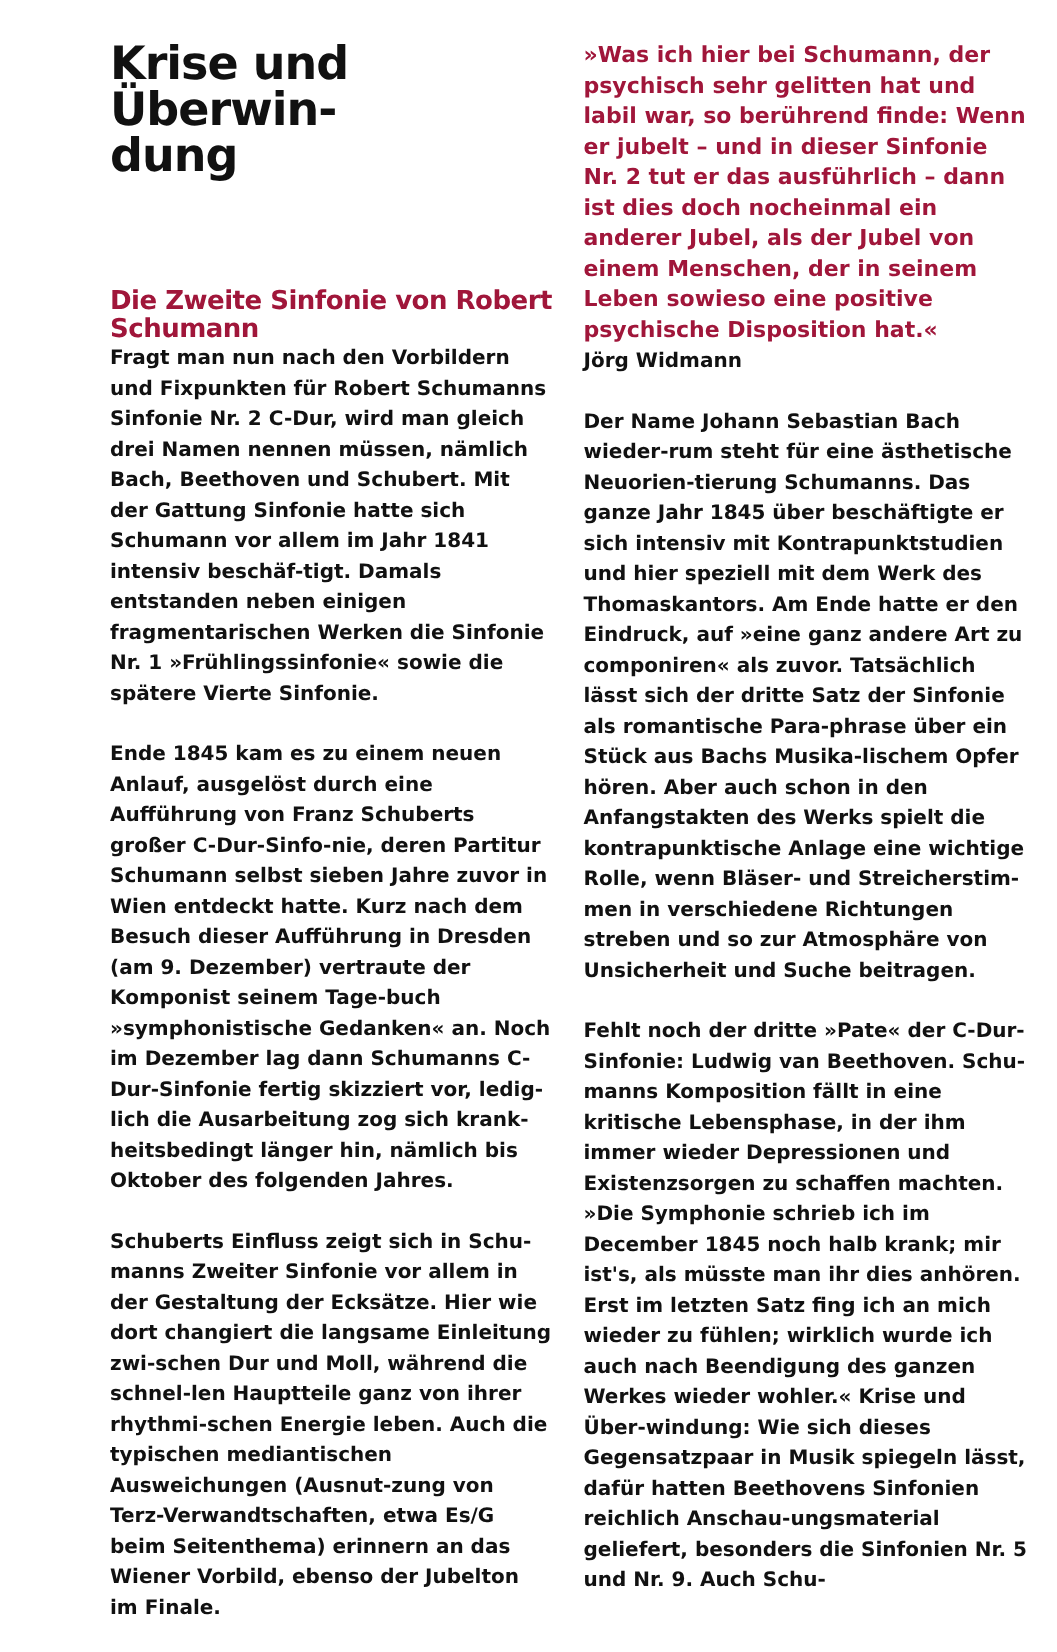Krise und Überwin-
dung
Die Zweite Sinfonie von Robert Schumann
Fragt man nun nach den Vorbildern und Fixpunkten für Robert Schumanns Sinfonie Nr. 2 C-Dur, wird man gleich drei Namen nennen müssen, nämlich Bach, Beethoven und Schubert. Mit der Gattung Sinfonie hatte sich Schumann vor allem im Jahr 1841 intensiv beschäf-tigt. Damals entstanden neben einigen fragmentarischen Werken die Sinfonie Nr. 1 »Frühlingssinfonie« sowie die spätere Vierte Sinfonie.
Ende 1845 kam es zu einem neuen Anlauf, ausgelöst durch eine Aufführung von Franz Schuberts großer C-Dur-Sinfo-nie, deren Partitur Schumann selbst sieben Jahre zuvor in Wien entdeckt hatte. Kurz nach dem Besuch dieser Aufführung in Dresden (am 9. Dezember) vertraute der Komponist seinem Tage-buch »symphonistische Gedanken« an. Noch im Dezember lag dann Schumanns C-Dur-Sinfonie fertig skizziert vor, ledig-lich die Ausarbeitung zog sich krank-heitsbedingt länger hin, nämlich bis Oktober des folgenden Jahres.
Schuberts Einfluss zeigt sich in Schu-manns Zweiter Sinfonie vor allem in der Gestaltung der Ecksätze. Hier wie dort changiert die langsame Einleitung zwi-schen Dur und Moll, während die schnel-len Hauptteile ganz von ihrer rhythmi-schen Energie leben. Auch die typischen mediantischen Ausweichungen (Ausnut-zung von Terz-Verwandtschaften, etwa Es/G beim Seitenthema) erinnern an das Wiener Vorbild, ebenso der Jubelton im Finale.
»Was ich hier bei Schumann, der psychisch sehr gelitten hat und labil war, so berührend finde: Wenn er jubelt – und in dieser Sinfonie Nr. 2 tut er das ausführlich – dann ist dies doch nocheinmal ein anderer Jubel, als der Jubel von einem Menschen, der in seinem Leben sowieso eine positive psychische Disposition hat.«
Jörg Widmann
Der Name Johann Sebastian Bach wieder-rum steht für eine ästhetische Neuorien-tierung Schumanns. Das ganze Jahr 1845 über beschäftigte er sich intensiv mit Kontrapunktstudien und hier speziell mit dem Werk des Thomaskantors. Am Ende hatte er den Eindruck, auf »eine ganz andere Art zu componiren« als zuvor. Tatsächlich lässt sich der dritte Satz der Sinfonie als romantische Para-phrase über ein Stück aus Bachs Musika-lischem Opfer hören. Aber auch schon in den Anfangstakten des Werks spielt die kontrapunktische Anlage eine wichtige Rolle, wenn Bläser- und Streicherstim-men in verschiedene Richtungen streben und so zur Atmosphäre von Unsicherheit und Suche beitragen.
Fehlt noch der dritte »Pate« der C-Dur-Sinfonie: Ludwig van Beethoven. Schu-manns Komposition fällt in eine kritische Lebensphase, in der ihm immer wieder Depressionen und Existenzsorgen zu schaffen machten. »Die Symphonie schrieb ich im December 1845 noch halb krank; mir ist's, als müsste man ihr dies anhören. Erst im letzten Satz fing ich an mich wieder zu fühlen; wirklich wurde ich auch nach Beendigung des ganzen Werkes wieder wohler.« Krise und Über-windung: Wie sich dieses Gegensatzpaar in Musik spiegeln lässt, dafür hatten Beethovens Sinfonien reichlich Anschau-ungsmaterial geliefert, besonders die Sinfonien Nr. 5 und Nr. 9. Auch Schu-